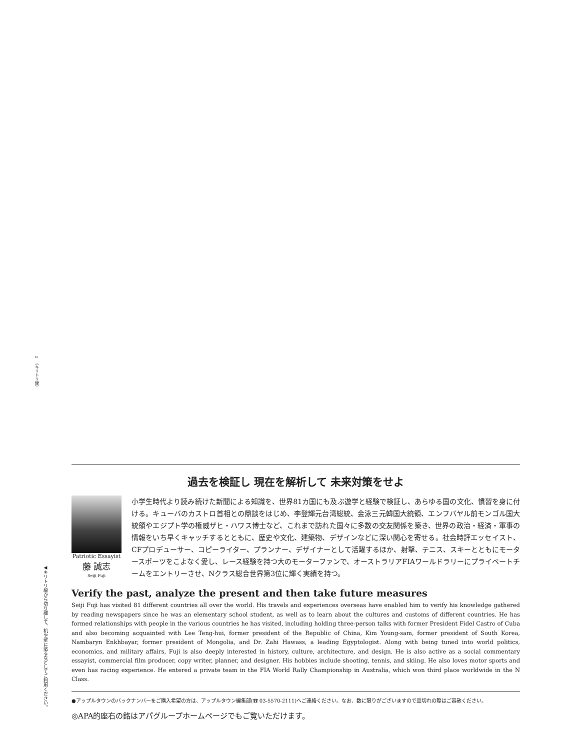✂ 〈キリトリ線〉
◀キリトリ線から切り離して、机や壁に貼るなどしてご利用ください。
過去を検証し 現在を解析して 未来対策をせよ
Patriotic Essayist
藤 誠志
Seiji Fuji
小学生時代より読み続けた新聞による知識を、世界81カ国にも及ぶ遊学と経験で検証し、あらゆる国の文化、慣習を身に付ける。キューバのカストロ首相との鼎談をはじめ、李登輝元台湾総統、金泳三元韓国大統領、エンフバヤル前モンゴル国大統領やエジプト学の権威ザヒ・ハワス博士など、これまで訪れた国々に多数の交友関係を築き、世界の政治・経済・軍事の情報をいち早くキャッチするとともに、歴史や文化、建築物、デザインなどに深い関心を寄せる。社会時評エッセイスト、CFプロデューサー、コピーライター、プランナー、デザイナーとして活躍するほか、射撃、テニス、スキーとともにモータースポーツをこよなく愛し、レース経験を持つ大のモーターファンで、オーストラリアFIAワールドラリーにプライベートチームをエントリーさせ、Nクラス総合世界第3位に輝く実績を持つ。
Verify the past, analyze the present and then take future measures
Seiji Fuji has visited 81 different countries all over the world. His travels and experiences overseas have enabled him to verify his knowledge gathered by reading newspapers since he was an elementary school student, as well as to learn about the cultures and customs of different countries. He has formed relationships with people in the various countries he has visited, including holding three-person talks with former President Fidel Castro of Cuba and also becoming acquainted with Lee Teng-hui, former president of the Republic of China, Kim Young-sam, former president of South Korea, Nambaryn Enkhbayar, former president of Mongolia, and Dr. Zahi Hawass, a leading Egyptologist. Along with being tuned into world politics, economics, and military affairs, Fuji is also deeply interested in history, culture, architecture, and design. He is also active as a social commentary essayist, commercial film producer, copy writer, planner, and designer. His hobbies include shooting, tennis, and skiing. He also loves motor sports and even has racing experience. He entered a private team in the FIA World Rally Championship in Australia, which won third place worldwide in the N Class.
●アップルタウンのバックナンバーをご購入希望の方は、アップルタウン編集部(☎ 03-5570-2111)へご連絡ください。なお、数に限りがございますので品切れの際はご容赦ください。
◎APA的座右の銘はアパグループホームページでもご覧いただけます。